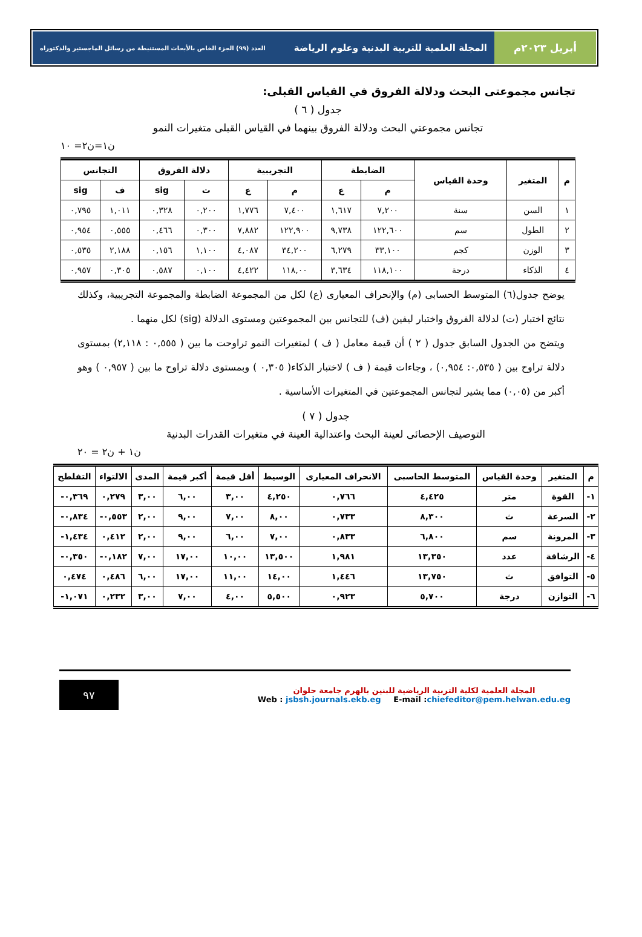أبريل ٢٠٢٣م المجلة العلمية للتربية البدنية وعلوم الرياضة العدد (٩٩) الجزء الخاص بالأبحاث المستنبطة من رسائل الماجستير والدكتوراه
تجانس مجموعتى البحث ودلالة الفروق في القياس القبلى:
جدول ( ٦ )
تجانس مجموعتي البحث ودلالة الفروق بينهما في القياس القبلى متغيرات النمو
ن١=ن٢= ١٠
| م | المتغير | وحدة القياس | الضابطة | | التجريبية | | دلالة الفروق | | التجانس | |
| --- | --- | --- | --- | --- | --- | --- | --- | --- | --- | --- |
| | | | م | ع | م | ع | ت | sig | ف | sig |
| ١ | السن | سنة | ٧,٢٠٠ | ١,٦١٧ | ٧,٤٠٠ | ١,٧٧٦ | ٠,٢٠٠ | ٠,٣٢٨ | ١,٠١١ | ٠,٧٩٥ |
| ٢ | الطول | سم | ١٢٢,٦٠٠ | ٩,٧٣٨ | ١٢٢,٩٠٠ | ٧,٨٨٢ | ٠,٣٠٠ | ٠,٤٦٦ | ٠,٥٥٥ | ٠,٩٥٤ |
| ٣ | الوزن | كجم | ٣٣,١٠٠ | ٦,٢٧٩ | ٣٤,٢٠٠ | ٤,٠٨٧ | ١,١٠٠ | ٠,١٥٦ | ٢,١٨٨ | ٠,٥٣٥ |
| ٤ | الذكاء | درجة | ١١٨,١٠٠ | ٣,٦٣٤ | ١١٨,٠٠ | ٤,٤٢٢ | ٠,١٠٠ | ٠,٥٨٧ | ٠,٣٠٥ | ٠,٩٥٧ |
يوضح جدول(٦) المتوسط الحسابى (م) والإنحراف المعيارى (ع) لكل من المجموعة الضابطة والمجموعة التجريبية، وكذلك نتائج اختبار (ت) لدلالة الفروق واختبار ليفين (ف) للتجانس بين المجموعتين ومستوى الدلالة (sig) لكل منهما .
ويتضح من الجدول السابق جدول ( ٢ ) أن قيمة معامل ( ف ) لمتغيرات النمو تراوحت ما بين ( ٠,٥٥٥ : ٢,١١٨) بمستوى دلالة تراوح بين ( ٠,٥٣٥: ٠,٩٥٤) ، وجاءات قيمة ( ف ) لاختبار الذكاء( ٠,٣٠٥ ) وبمستوى دلالة تراوح ما بين ( ٠,٩٥٧ ) وهو أكبر من (٠,٠٥) مما يشير لتجانس المجموعتين في المتغيرات الأساسية .
جدول ( ٧ )
التوصيف الإحصائى لعينة البحث واعتدالية العينة في متغيرات القدرات البدنية
ن١ + ن٢ = ٢٠
| م | المتغير | وحدة القياس | المتوسط الحاسبى | الانحراف المعيارى | الوسيط | أقل قيمة | أكبر قيمة | المدى | الالتواء | التفلطح |
| --- | --- | --- | --- | --- | --- | --- | --- | --- | --- | --- |
| ١- | القوة | متر | ٤,٤٢٥ | ٠,٧٦٦ | ٤,٢٥٠ | ٣,٠٠ | ٦,٠٠ | ٣,٠٠ | ٠,٢٧٩ | ٠,٣٦٩- |
| ٢- | السرعة | ث | ٨,٣٠٠ | ٠,٧٣٣ | ٨,٠٠ | ٧,٠٠ | ٩,٠٠ | ٢,٠٠ | ٠,٥٥٣- | ٠,٨٣٤- |
| ٣- | المرونة | سم | ٦,٨٠٠ | ٠,٨٣٣ | ٧,٠٠ | ٦,٠٠ | ٩,٠٠ | ٢,٠٠ | ٠,٤١٢ | ١,٤٣٤- |
| ٤- | الرشاقة | عدد | ١٣,٣٥٠ | ١,٩٨١ | ١٣,٥٠٠ | ١٠,٠٠ | ١٧,٠٠ | ٧,٠٠ | ٠,١٨٢- | ٠,٣٥٠- |
| ٥- | التوافق | ث | ١٣,٧٥٠ | ١,٤٤٦ | ١٤,٠٠ | ١١,٠٠ | ١٧,٠٠ | ٦,٠٠ | ٠,٤٨٦ | ٠,٤٧٤ |
| ٦- | التوازن | درجة | ٥,٧٠٠ | ٠,٩٢٣ | ٥,٥٠٠ | ٤,٠٠ | ٧,٠٠ | ٣,٠٠ | ٠,٢٣٢ | ١,٠٧١- |
المجلة العلمية لكلية التربية الرياضية للبنين بالهرم جامعة حلوان
Web : jsbsh.journals.ekb.eg E-mail :chiefeditor@pem.helwan.edu.eg
٩٧